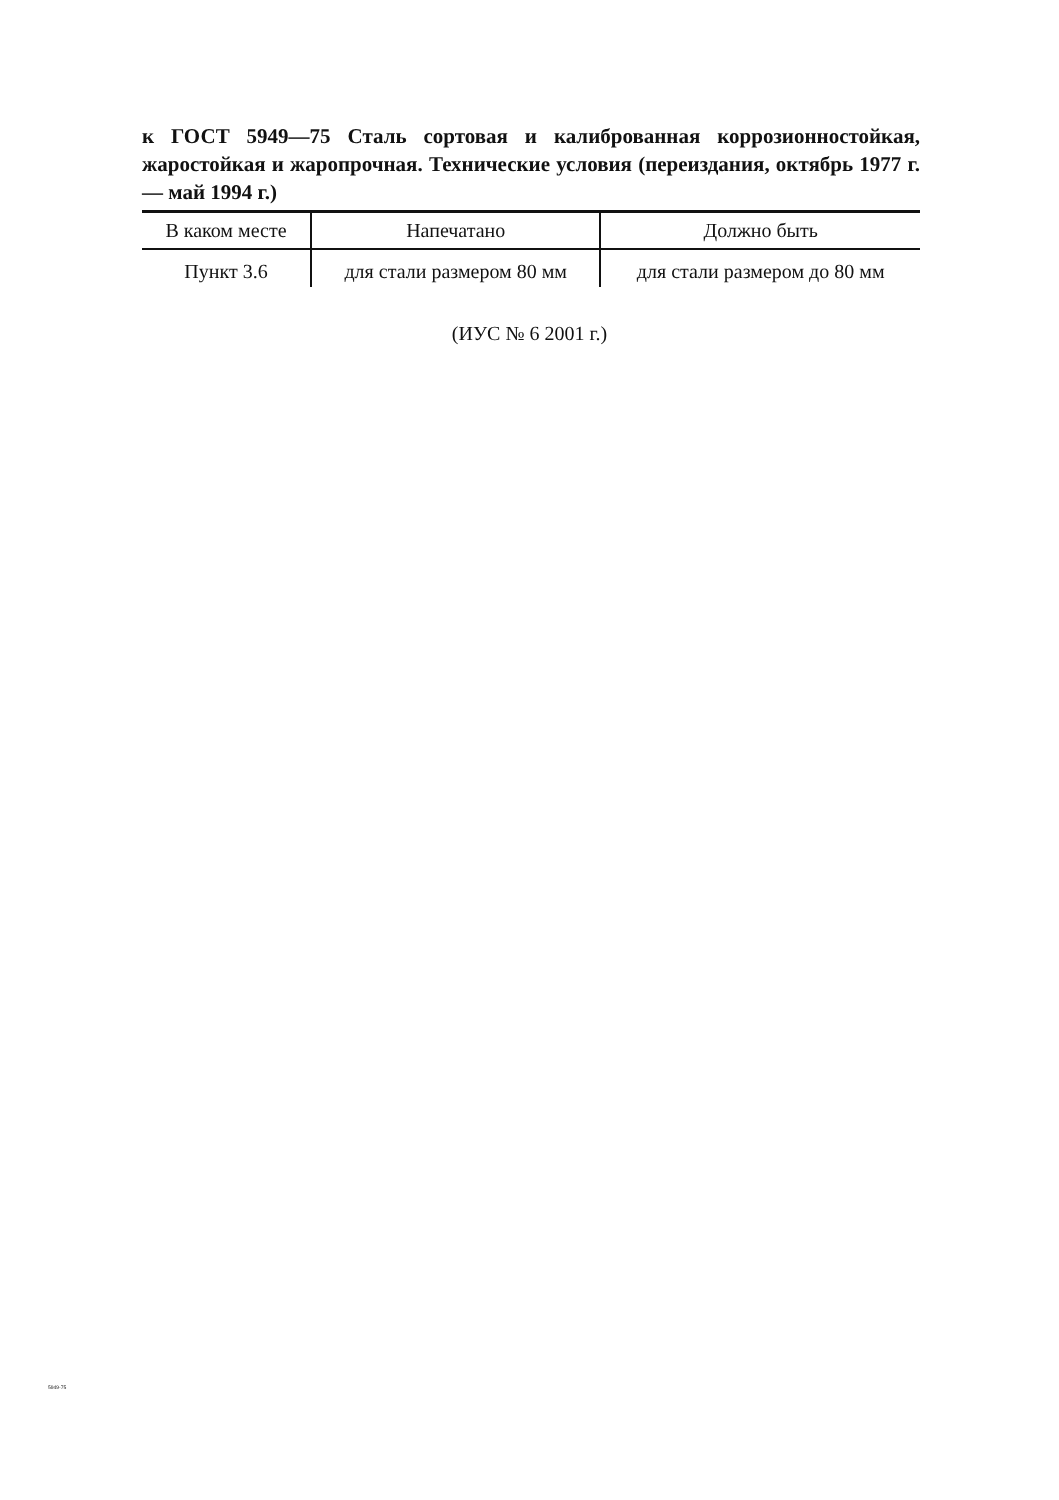к ГОСТ 5949—75 Сталь сортовая и калиброванная коррозионностойкая, жаростойкая и жаропрочная. Технические условия (переиздания, октябрь 1977 г. — май 1994 г.)
| В каком месте | Напечатано | Должно быть |
| --- | --- | --- |
| Пункт 3.6 | для стали размером 80 мм | для стали размером до 80 мм |
(ИУС № 6 2001 г.)
5949-75